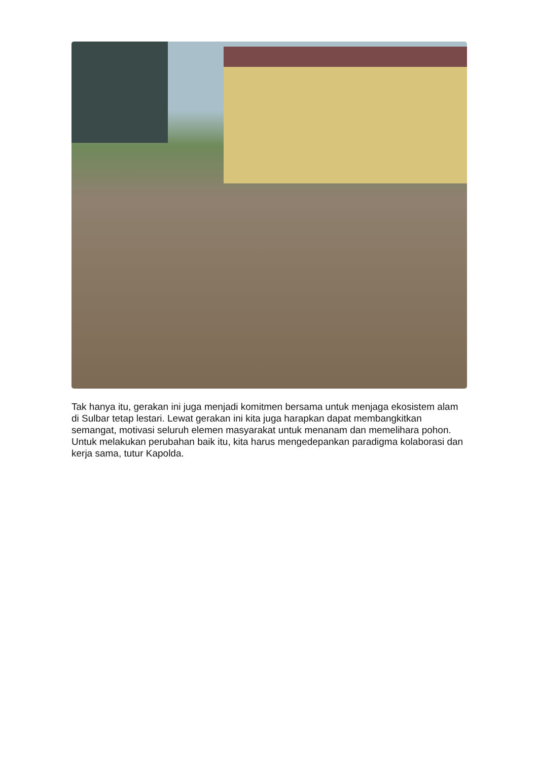Tak hanya itu, gerakan ini juga menjadi komitmen bersama untuk menjaga ekosistem alam di Sulbar tetap lestari. Lewat gerakan ini kita juga harapkan dapat membangkitkan semangat, motivasi seluruh elemen masyarakat untuk menanam dan memelihara pohon. Untuk melakukan perubahan baik itu, kita harus mengedepankan paradigma kolaborasi dan kerja sama, tutur Kapolda.